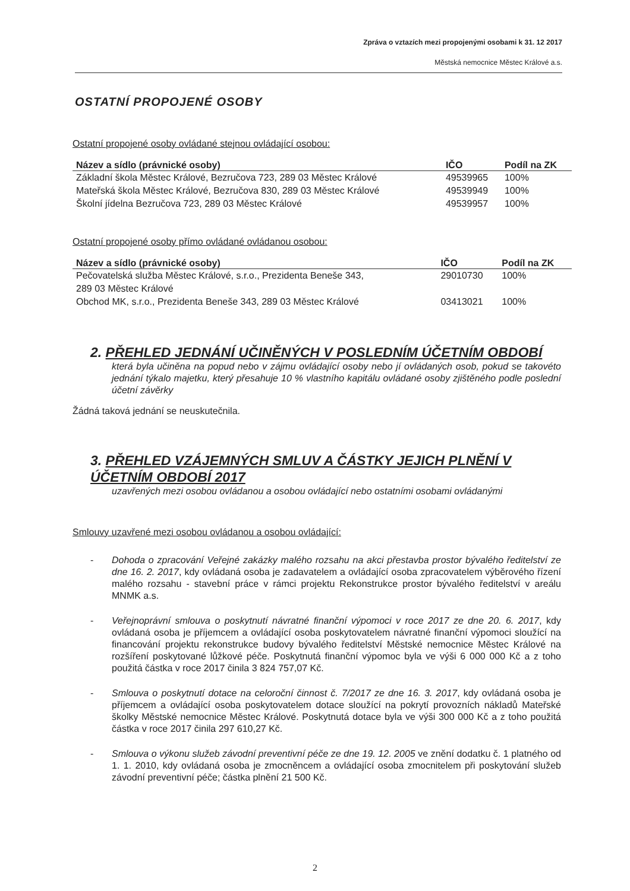Zpráva o vztazích mezi propojenými osobami k 31. 12 2017
Městská nemocnice Městec Králové a.s.
OSTATNÍ PROPOJENÉ OSOBY
Ostatní propojené osoby ovládané stejnou ovládající osobou:
| Název a sídlo (právnické osoby) | IČO | Podíl na ZK |
| --- | --- | --- |
| Základní škola Městec Králové, Bezručova 723, 289 03 Městec Králové | 49539965 | 100% |
| Mateřská škola Městec Králové, Bezručova 830, 289 03 Městec Králové | 49539949 | 100% |
| Školní jídelna Bezručova 723, 289 03 Městec Králové | 49539957 | 100% |
Ostatní propojené osoby přímo ovládané ovládanou osobou:
| Název a sídlo (právnické osoby) | IČO | Podíl na ZK |
| --- | --- | --- |
| Pečovatelská služba Městec Králové, s.r.o., Prezidenta Beneše 343, 289 03 Městec Králové | 29010730 | 100% |
| Obchod MK, s.r.o., Prezidenta Beneše 343, 289 03 Městec Králové | 03413021 | 100% |
2. PŘEHLED JEDNÁNÍ UČINĚNÝCH V POSLEDNÍM ÚČETNÍM OBDOBÍ
která byla učiněna na popud nebo v zájmu ovládající osoby nebo jí ovládaných osob, pokud se takovéto jednání týkalo majetku, který přesahuje 10 % vlastního kapitálu ovládané osoby zjištěného podle poslední účetní závěrky
Žádná taková jednání se neuskutečnila.
3. PŘEHLED VZÁJEMNÝCH SMLUV A ČÁSTKY JEJICH PLNĚNÍ V ÚČETNÍM OBDOBÍ 2017
uzavřených mezi osobou ovládanou a osobou ovládající nebo ostatními osobami ovládanými
Smlouvy uzavřené mezi osobou ovládanou a osobou ovládající:
- Dohoda o zpracování Veřejné zakázky malého rozsahu na akci přestavba prostor bývalého ředitelství ze dne 16. 2. 2017, kdy ovládaná osoba je zadavatelem a ovládající osoba zpracovatelem výběrového řízení malého rozsahu - stavební práce v rámci projektu Rekonstrukce prostor bývalého ředitelství v areálu MNMK a.s.
- Veřejnoprávní smlouva o poskytnutí návratné finanční výpomoci v roce 2017 ze dne 20. 6. 2017, kdy ovládaná osoba je příjemcem a ovládající osoba poskytovatelem návratné finanční výpomoci sloužící na financování projektu rekonstrukce budovy bývalého ředitelství Městské nemocnice Městec Králové na rozšíření poskytované lůžkové péče. Poskytnutá finanční výpomoc byla ve výši 6 000 000 Kč a z toho použitá částka v roce 2017 činila 3 824 757,07 Kč.
- Smlouva o poskytnutí dotace na celoroční činnost č. 7/2017 ze dne 16. 3. 2017, kdy ovládaná osoba je příjemcem a ovládající osoba poskytovatelem dotace sloužící na pokrytí provozních nákladů Mateřské školky Městské nemocnice Městec Králové. Poskytnutá dotace byla ve výši 300 000 Kč a z toho použitá částka v roce 2017 činila 297 610,27 Kč.
- Smlouva o výkonu služeb závodní preventivní péče ze dne 19. 12. 2005 ve znění dodatku č. 1 platného od 1. 1. 2010, kdy ovládaná osoba je zmocněncem a ovládající osoba zmocnitelem při poskytování služeb závodní preventivní péče; částka plnění 21 500 Kč.
2